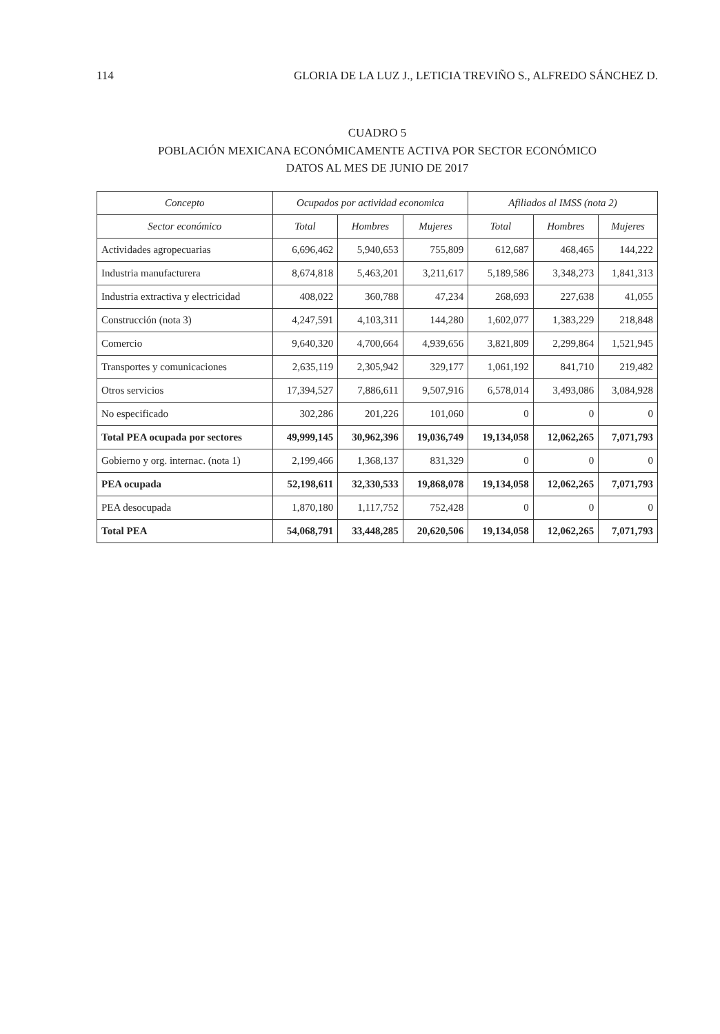114 GLORIA DE LA LUZ J., LETICIA TREVIÑO S., ALFREDO SÁNCHEZ D.
CUADRO 5
POBLACIÓN MEXICANA ECONÓMICAMENTE ACTIVA POR SECTOR ECONÓMICO
DATOS AL MES DE JUNIO DE 2017
| Concepto | Ocupados por actividad economica | | | Afiliados al IMSS (nota 2) | | |
| --- | --- | --- | --- | --- | --- | --- |
| Sector económico | Total | Hombres | Mujeres | Total | Hombres | Mujeres |
| Actividades agropecuarias | 6,696,462 | 5,940,653 | 755,809 | 612,687 | 468,465 | 144,222 |
| Industria manufacturera | 8,674,818 | 5,463,201 | 3,211,617 | 5,189,586 | 3,348,273 | 1,841,313 |
| Industria extractiva y electricidad | 408,022 | 360,788 | 47,234 | 268,693 | 227,638 | 41,055 |
| Construcción (nota 3) | 4,247,591 | 4,103,311 | 144,280 | 1,602,077 | 1,383,229 | 218,848 |
| Comercio | 9,640,320 | 4,700,664 | 4,939,656 | 3,821,809 | 2,299,864 | 1,521,945 |
| Transportes y comunicaciones | 2,635,119 | 2,305,942 | 329,177 | 1,061,192 | 841,710 | 219,482 |
| Otros servicios | 17,394,527 | 7,886,611 | 9,507,916 | 6,578,014 | 3,493,086 | 3,084,928 |
| No especificado | 302,286 | 201,226 | 101,060 | 0 | 0 | 0 |
| Total PEA ocupada por sectores | 49,999,145 | 30,962,396 | 19,036,749 | 19,134,058 | 12,062,265 | 7,071,793 |
| Gobierno y org. internac. (nota 1) | 2,199,466 | 1,368,137 | 831,329 | 0 | 0 | 0 |
| PEA ocupada | 52,198,611 | 32,330,533 | 19,868,078 | 19,134,058 | 12,062,265 | 7,071,793 |
| PEA desocupada | 1,870,180 | 1,117,752 | 752,428 | 0 | 0 | 0 |
| Total PEA | 54,068,791 | 33,448,285 | 20,620,506 | 19,134,058 | 12,062,265 | 7,071,793 |